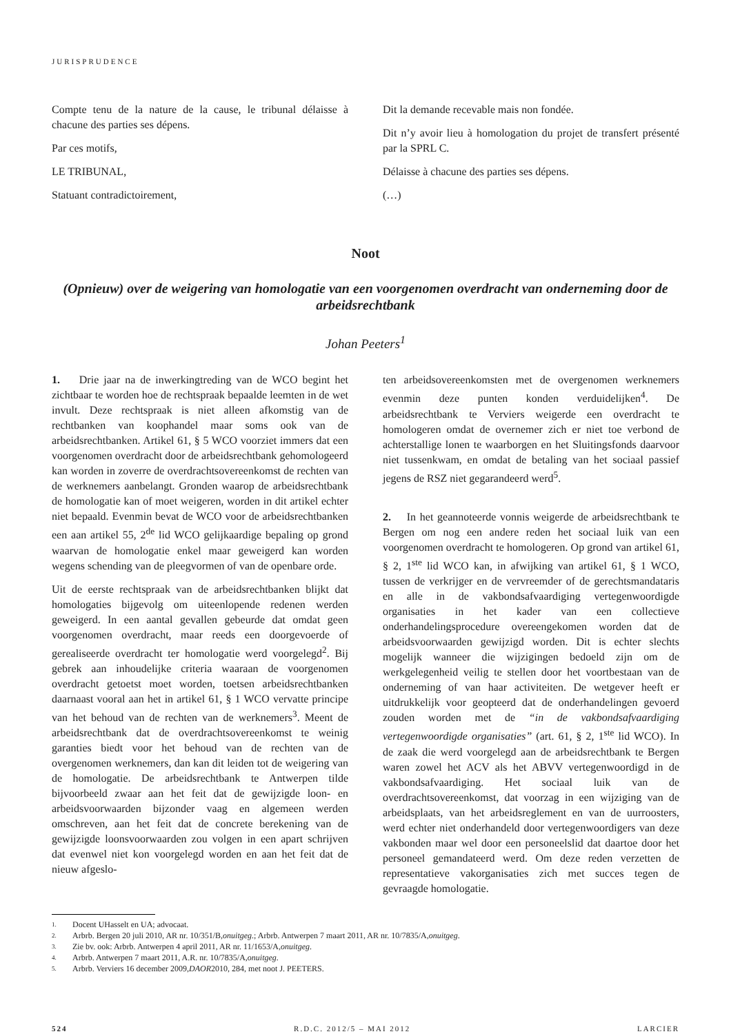JURISPRUDENCE
Compte tenu de la nature de la cause, le tribunal délaisse à chacune des parties ses dépens.
Par ces motifs,
LE TRIBUNAL,
Statuant contradictoirement,
Dit la demande recevable mais non fondée.
Dit n’y avoir lieu à homologation du projet de transfert présenté par la SPRL C.
Délaisse à chacune des parties ses dépens.
(…)
Noot
(Opnieuw) over de weigering van homologatie van een voorgenomen overdracht van onderneming door de arbeidsrechtbank
Johan Peeters<sup>1</sup>
1. Drie jaar na de inwerkingtreding van de WCO begint het zichtbaar te worden hoe de rechtspraak bepaalde leemten in de wet invult. Deze rechtspraak is niet alleen afkomstig van de rechtbanken van koophandel maar soms ook van de arbeidsrechtbanken. Artikel 61, § 5 WCO voorziet immers dat een voorgenomen overdracht door de arbeidsrechtbank gehomologeerd kan worden in zoverre de overdrachtsovereenkomst de rechten van de werknemers aanbelangt. Gronden waarop de arbeidsrechtbank de homologatie kan of moet weigeren, worden in dit artikel echter niet bepaald. Evenmin bevat de WCO voor de arbeidsrechtbanken een aan artikel 55, 2<sup>de</sup> lid WCO gelijkaardige bepaling op grond waarvan de homologatie enkel maar geweigerd kan worden wegens schending van de pleegvormen of van de openbare orde.
Uit de eerste rechtspraak van de arbeidsrechtbanken blijkt dat homologaties bijgevolg om uiteenlopende redenen werden geweigerd. In een aantal gevallen gebeurde dat omdat geen voorgenomen overdracht, maar reeds een doorgevoerde of gerealiseerde overdracht ter homologatie werd voorgelegd<sup>2</sup>. Bij gebrek aan inhoudelijke criteria waaraan de voorgenomen overdracht getoetst moet worden, toetsen arbeidsrechtbanken daarnaast vooral aan het in artikel 61, § 1 WCO vervatte principe van het behoud van de rechten van de werknemers<sup>3</sup>. Meent de arbeidsrechtbank dat de overdrachtsovereenkomst te weinig garanties biedt voor het behoud van de rechten van de overgenomen werknemers, dan kan dit leiden tot de weigering van de homologatie. De arbeidsrechtbank te Antwerpen tilde bijvoorbeeld zwaar aan het feit dat de gewijzigde loon- en arbeidsvoorwaarden bijzonder vaag en algemeen werden omschreven, aan het feit dat de concrete berekening van de gewijzigde loonsvoorwaarden zou volgen in een apart schrijven dat evenwel niet kon voorgelegd worden en aan het feit dat de nieuw afgeslo-
ten arbeidsovereenkomsten met de overgenomen werknemers evenmin deze punten konden verduidelijken<sup>4</sup>. De arbeidsrechtbank te Verviers weigerde een overdracht te homologeren omdat de overnemer zich er niet toe verbond de achterstallige lonen te waarborgen en het Sluitingsfonds daarvoor niet tussenkwam, en omdat de betaling van het sociaal passief jegens de RSZ niet gegarandeerd werd<sup>5</sup>.
2. In het geannoteerde vonnis weigerde de arbeidsrechtbank te Bergen om nog een andere reden het sociaal luik van een voorgenomen overdracht te homologeren. Op grond van artikel 61, § 2, 1<sup>ste</sup> lid WCO kan, in afwijking van artikel 61, § 1 WCO, tussen de verkrijger en de vervreemder of de gerechtsmandataris en alle in de vakbondsafvaardiging vertegenwoordigde organisaties in het kader van een collectieve onderhandelingsprocedure overeengekomen worden dat de arbeidsvoorwaarden gewijzigd worden. Dit is echter slechts mogelijk wanneer die wijzigingen bedoeld zijn om de werkgelegenheid veilig te stellen door het voortbestaan van de onderneming of van haar activiteiten. De wetgever heeft er uitdrukkelijk voor geopteerd dat de onderhandelingen gevoerd zouden worden met de “in de vakbondsafvaardiging vertegenwoordigde organisaties” (art. 61, § 2, 1<sup>ste</sup> lid WCO). In de zaak die werd voorgelegd aan de arbeidsrechtbank te Bergen waren zowel het ACV als het ABVV vertegenwoordigd in de vakbondsafvaardiging. Het sociaal luik van de overdrachtsovereenkomst, dat voorzag in een wijziging van de arbeidsplaats, van het arbeidsreglement en van de uurroosters, werd echter niet onderhandeld door vertegenwoordigers van deze vakbonden maar wel door een personeelslid dat daartoe door het personeel gemandateerd werd. Om deze reden verzetten de representatieve vakorganisaties zich met succes tegen de gevraagde homologatie.
1. Docent UHasselt en UA; advocaat.
2. Arbrb. Bergen 20 juli 2010, AR nr. 10/351/B, onuitgeg.; Arbrb. Antwerpen 7 maart 2011, AR nr. 10/7835/A, onuitgeg.
3. Zie bv. ook: Arbrb. Antwerpen 4 april 2011, AR nr. 11/1653/A, onuitgeg.
4. Arbrb. Antwerpen 7 maart 2011, A.R. nr. 10/7835/A, onuitgeg.
5. Arbrb. Verviers 16 december 2009, DAOR 2010, 284, met noot J. PEETERS.
524 R.D.C. 2012/5 – MAI 2012 LARCIER